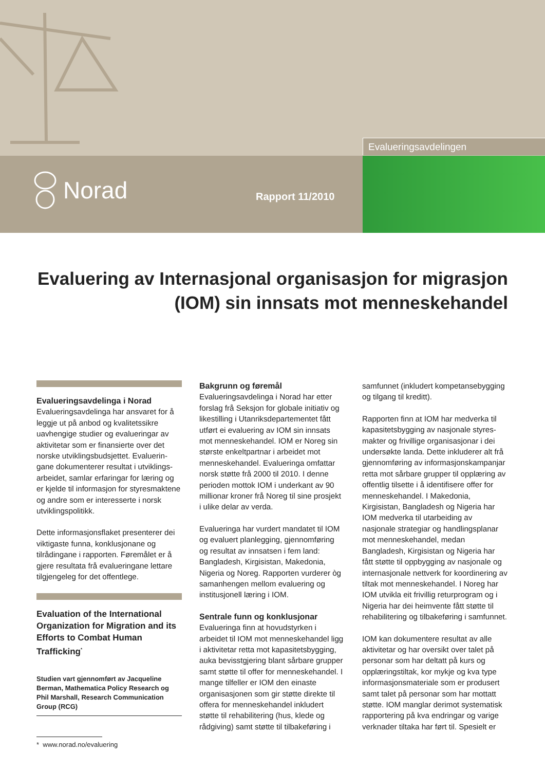Evalueringsavdelingen
Norad Rapport 11/2010
Evaluering av Internasjonal organisasjon for migrasjon (IOM) sin innsats mot menneskehandel
Evalueringsavdelinga i Norad
Evalueringsavdelinga har ansvaret for å leggje ut på anbod og kvalitetssikre uavhengige studier og evalueringar av aktivitetar som er finansierte over det norske utviklingsbudsjettet. Evaluerin­gane dokumenterer resultat i utviklings­arbeidet, samlar erfaringar for læring og er kjelde til informasjon for styresmaktene og andre som er interesserte i norsk utviklingspolitikk.
Dette informasjonsflaket presenterer dei viktigaste funna, konklusjonane og tilrådingane i rapporten. Føremålet er å gjere resultata frå evalueringane lettare tilgjengeleg for det offentlege.
Evaluation of the International Organization for Migration and its Efforts to Combat Human Trafficking<sup>*</sup>
Studien vart gjennomført av Jacqueline Berman, Mathematica Policy Research og Phil Marshall, Research Communication Group (RCG)
* www.norad.no/evaluering
Bakgrunn og føremål
Evalueringsavdelinga i Norad har etter forslag frå Seksjon for globale initiativ og likestilling i Utanriksdepartementet fått utført ei evaluering av IOM sin innsats mot menneskehandel. IOM er Noreg sin største enkeltpartnar i arbeidet mot menneskehandel. Evalueringa omfattar norsk støtte frå 2000 til 2010. I denne perioden mottok IOM i underkant av 90 millionar kroner frå Noreg til sine prosjekt i ulike delar av verda.
Evalueringa har vurdert mandatet til IOM og evaluert planlegging, gjennomføring og resultat av innsatsen i fem land: Bangladesh, Kirgisistan, Makedonia, Nigeria og Noreg. Rapporten vurderer òg samanhengen mellom evaluering og institusjonell læring i IOM.
Sentrale funn og konklusjonar
Evalueringa finn at hovudstyrken i arbeidet til IOM mot menneskehandel ligg i aktivitetar retta mot kapasitetsbygging, auka bevisstgjering blant sårbare grupper samt støtte til offer for menneskehandel. I mange tilfeller er IOM den einaste organisasjonen som gir støtte direkte til offera for menneskehandel inkludert støtte til rehabilitering (hus, klede og rådgiving) samt støtte til tilbakeføring i
samfunnet (inkludert kompetansebygging og tilgang til kreditt).
Rapporten finn at IOM har medverka til kapasitetsbygging av nasjonale styres­makter og frivillige organisasjonar i dei undersøkte landa. Dette inkluderer alt frå gjennomføring av informasjonskampanjar retta mot sårbare grupper til opplæring av offentlig tilsette i å identifisere offer for menneskehandel. I Makedonia, Kirgisistan, Bangladesh og Nigeria har IOM medverka til utarbeiding av nasjonale strategiar og handlingsplanar mot menneskehandel, medan Bangladesh, Kirgisistan og Nigeria har fått støtte til oppbygging av nasjonale og internasjonale nettverk for koordine­ring av tiltak mot menneskehandel. I Noreg har IOM utvikla eit frivillig retur­program og i Nigeria har dei heimvente fått støtte til rehabilitering og tilbakeføring i samfunnet.
IOM kan dokumentere resultat av alle aktivitetar og har oversikt over talet på personar som har deltatt på kurs og opplæringstiltak, kor mykje og kva type informasjonsmateriale som er produsert samt talet på personar som har mottatt støtte. IOM manglar derimot systematisk rapportering på kva endringar og varige verknader tiltaka har ført til. Spesielt er